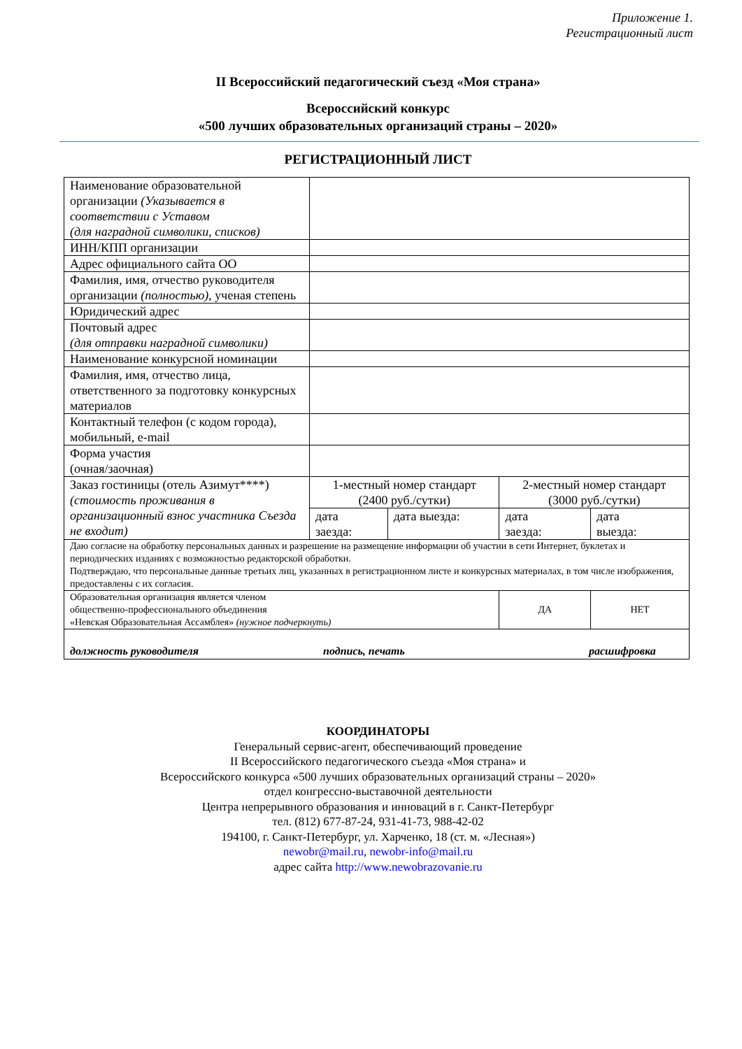Приложение 1.
Регистрационный лист
II Всероссийский педагогический съезд «Моя страна»
Всероссийский конкурс
«500 лучших образовательных организаций страны – 2020»
РЕГИСТРАЦИОННЫЙ ЛИСТ
| Наименование образовательной организации (Указывается в соответствии с Уставом (для наградной символики, списков) | | | | |
| ИНН/КПП организации | | | | |
| Адрес официального сайта ОО | | | | |
| Фамилия, имя, отчество руководителя организации (полностью), ученая степень | | | | |
| Юридический адрес | | | | |
| Почтовый адрес (для отправки наградной символики) | | | | |
| Наименование конкурсной номинации | | | | |
| Фамилия, имя, отчество лица, ответственного за подготовку конкурсных материалов | | | | |
| Контактный телефон (с кодом города), мобильный, e-mail | | | | |
| Форма участия (очная/заочная) | | | | |
| Заказ гостиницы (отель Азимут****) (стоимость проживания в организационный взнос участника Съезда не входит) | 1-местный номер стандарт (2400 руб./сутки) | | 2-местный номер стандарт (3000 руб./сутки) | |
| | дата заезда: | дата выезда: | дата заезда: | дата выезда: |
| Даю согласие на обработку персональных данных и разрешение на размещение информации об участии в сети Интернет, буклетах и периодических изданиях с возможностью редакторской обработки. Подтверждаю, что персональные данные третьих лиц, указанных в регистрационном листе и конкурсных материалах, в том числе изображения, предоставлены с их согласия. | | | | |
| Образовательная организация является членом общественно-профессионального объединения «Невская Образовательная Ассамблея» (нужное подчеркнуть) | | | ДА | НЕТ |
| должность руководителя подпись, печать расшифровка | | | | |
КООРДИНАТОРЫ
Генеральный сервис-агент, обеспечивающий проведение
II Всероссийского педагогического съезда «Моя страна» и
Всероссийского конкурса «500 лучших образовательных организаций страны – 2020»
отдел конгрессно-выставочной деятельности
Центра непрерывного образования и инноваций в г. Санкт-Петербург
тел. (812) 677-87-24, 931-41-73, 988-42-02
194100, г. Санкт-Петербург, ул. Харченко, 18 (ст. м. «Лесная»)
newobr@mail.ru, newobr-info@mail.ru
адрес сайта http://www.newobrazovanie.ru